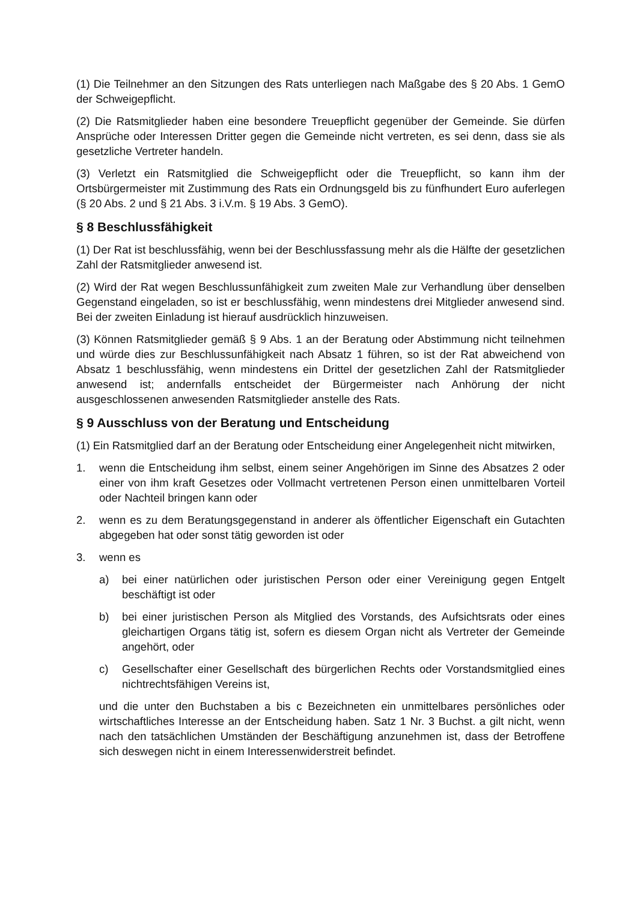(1) Die Teilnehmer an den Sitzungen des Rats unterliegen nach Maßgabe des § 20 Abs. 1 GemO der Schweigepflicht.
(2) Die Ratsmitglieder haben eine besondere Treuepflicht gegenüber der Gemeinde. Sie dürfen Ansprüche oder Interessen Dritter gegen die Gemeinde nicht vertreten, es sei denn, dass sie als gesetzliche Vertreter handeln.
(3) Verletzt ein Ratsmitglied die Schweigepflicht oder die Treuepflicht, so kann ihm der Ortsbürgermeister mit Zustimmung des Rats ein Ordnungsgeld bis zu fünfhundert Euro auferlegen (§ 20 Abs. 2 und § 21 Abs. 3 i.V.m. § 19 Abs. 3 GemO).
§ 8 Beschlussfähigkeit
(1) Der Rat ist beschlussfähig, wenn bei der Beschlussfassung mehr als die Hälfte der gesetzlichen Zahl der Ratsmitglieder anwesend ist.
(2) Wird der Rat wegen Beschlussunfähigkeit zum zweiten Male zur Verhandlung über denselben Gegenstand eingeladen, so ist er beschlussfähig, wenn mindestens drei Mitglieder anwesend sind. Bei der zweiten Einladung ist hierauf ausdrücklich hinzuweisen.
(3) Können Ratsmitglieder gemäß § 9 Abs. 1 an der Beratung oder Abstimmung nicht teilnehmen und würde dies zur Beschlussunfähigkeit nach Absatz 1 führen, so ist der Rat abweichend von Absatz 1 beschlussfähig, wenn mindestens ein Drittel der gesetzlichen Zahl der Ratsmitglieder anwesend ist; andernfalls entscheidet der Bürgermeister nach Anhörung der nicht ausgeschlossenen anwesenden Ratsmitglieder anstelle des Rats.
§ 9 Ausschluss von der Beratung und Entscheidung
(1) Ein Ratsmitglied darf an der Beratung oder Entscheidung einer Angelegenheit nicht mitwirken,
1. wenn die Entscheidung ihm selbst, einem seiner Angehörigen im Sinne des Absatzes 2 oder einer von ihm kraft Gesetzes oder Vollmacht vertretenen Person einen unmittelbaren Vorteil oder Nachteil bringen kann oder
2. wenn es zu dem Beratungsgegenstand in anderer als öffentlicher Eigenschaft ein Gutachten abgegeben hat oder sonst tätig geworden ist oder
3. wenn es
a) bei einer natürlichen oder juristischen Person oder einer Vereinigung gegen Entgelt beschäftigt ist oder
b) bei einer juristischen Person als Mitglied des Vorstands, des Aufsichtsrats oder eines gleichartigen Organs tätig ist, sofern es diesem Organ nicht als Vertreter der Gemeinde angehört, oder
c) Gesellschafter einer Gesellschaft des bürgerlichen Rechts oder Vorstandsmitglied eines nichtrechtsfähigen Vereins ist,
und die unter den Buchstaben a bis c Bezeichneten ein unmittelbares persönliches oder wirtschaftliches Interesse an der Entscheidung haben. Satz 1 Nr. 3 Buchst. a gilt nicht, wenn nach den tatsächlichen Umständen der Beschäftigung anzunehmen ist, dass der Betroffene sich deswegen nicht in einem Interessenwiderstreit befindet.